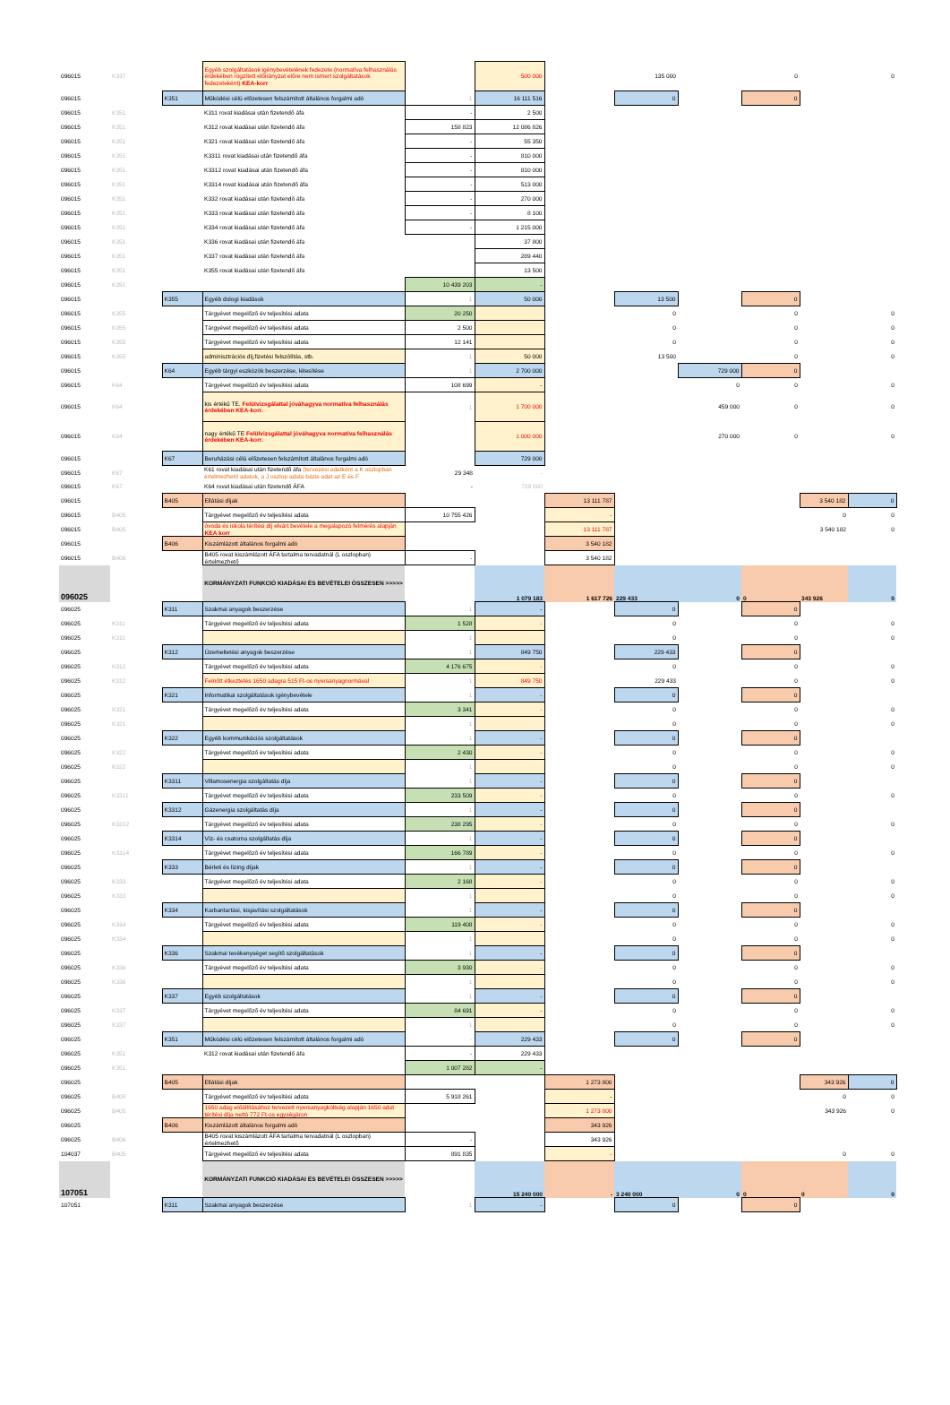| 096015 | K337 | | Egyéb szolgáltatások igénybevételének fedezete (normatíva felhasználás érdekében rögzített előirányzat előre nem ismert szolgáltatások fedezeteként) KEA-korr | | 500 000 | | 135 000 | | 0 | | 0 |
| 096015 | | K351 | Működési célú előzetesen felszámított általános forgalmi adó | 1 | 16 111 516 | | 0 | | 0 | | |
| 096015 | K351 | | K311 rovat kiadásai után fizetendő áfa | - | 2 500 | | | | | | |
| 096015 | K351 | | K312 rovat kiadásai után fizetendő áfa | 158 823 | 12 086 826 | | | | | | |
| 096015 | K351 | | K321 rovat kiadásai után fizetendő áfa | - | 55 350 | | | | | | |
| 096015 | K351 | | K3311 rovat kiadásai után fizetendő áfa | - | 810 000 | | | | | | |
| 096015 | K351 | | K3312 rovat kiadásai után fizetendő áfa | - | 810 000 | | | | | | |
| 096015 | K351 | | K3314 rovat kiadásai után fizetendő áfa | - | 513 000 | | | | | | |
| 096015 | K351 | | K332 rovat kiadásai után fizetendő áfa | - | 270 000 | | | | | | |
| 096015 | K351 | | K333 rovat kiadásai után fizetendő áfa | - | 8 100 | | | | | | |
| 096015 | K351 | | K334 rovat kiadásai után fizetendő áfa | - | 1 215 000 | | | | | | |
| 096015 | K351 | | K336 rovat kiadásai után fizetendő áfa | | 37 800 | | | | | | |
| 096015 | K351 | | K337 rovat kiadásai után fizetendő áfa | | 289 440 | | | | | | |
| 096015 | K351 | | K355 rovat kiadásai után fizetendő áfa | | 13 500 | | | | | | |
| 096015 | K351 | | | 10 439 203 | - | | | | | | |
| 096015 | | K355 | Egyéb dologi kiadások | 1 | 50 000 | | 13 500 | | 0 | | |
| 096015 | K355 | | Tárgyévet megelőző év teljesítési adata | 20 250 | | | 0 | | 0 | | 0 |
| 096015 | K355 | | Tárgyévet megelőző év teljesítési adata | 2 500 | | | 0 | | 0 | | 0 |
| 096015 | K355 | | Tárgyévet megelőző év teljesítési adata | 12 141 | | | 0 | | 0 | | 0 |
| 096015 | K355 | | adminisztrációs díj,fizetési felszólítás, stb. | 1 | 50 000 | | 13 500 | | 0 | | 0 |
| 096015 | | K64 | Egyéb tárgyi eszközök beszerzése, létesítése | 1 | 2 700 000 | | | 729 000 | 0 | | |
| 096015 | K64 | | Tárgyévet megelőző év teljesítési adata | 108 699 | - | | | 0 | 0 | | 0 |
| 096015 | K64 | | kis értékű TE. Felülvizsgálattal jóváhagyva normatíva felhasználás érdekében KEA-korr. | 1 | 1 700 000 | | | 459 000 | 0 | | 0 |
| 096015 | K64 | | nagy értékű TE Felülvizsgálattal jóváhagyva normatíva felhasználás érdekében KEA-korr. | | 1 000 000 | | | 270 000 | 0 | | 0 |
| 096015 | | K67 | Beruházási célú előzetesen felszámított általános forgalmi adó | | 729 000 | | | | | | |
| 096015 | K67 | | K61 rovat kiadásai után fizetendő áfa (tervezési adatként a K oszlopban értelmezhető adatok, a J oszlop adata bázis adat az E és F | 29 348 | - | | | | | | |
| 096015 | K67 | | K64 rovat kiadásai után fizetendő ÁFA | - | 729 000 | | | | | | |
| 096015 | | B405 | Ellátási díjak | | | 13 111 787 | | | | 3 540 182 | 0 |
| 096015 | B405 | | Tárgyévet megelőző év teljesítési adata | 10 755 426 | | - | | | | 0 | 0 |
| 096015 | B405 | | óvoda és iskola térítési díj elvárt bevétele a megalapozó felmérés alapján KEA korr | | | 13 111 787 | | | | 3 540 182 | 0 |
| 096015 | | B406 | Kiszámlázott általános forgalmi adó | | | 3 540 182 | | | | | |
| 096015 | B406 | | B405 rovat kiszámlázott ÁFA tartalma tervadatnál (L oszlopban) értelmezhető | - | | 3 540 182 | | | | | |
| 096025 | | | KORMÁNYZATI FUNKCIÓ KIADÁSAI ÉS BEVÉTELEI ÖSSZESEN >>>>> | | 1 079 183 | 1 617 726 | 229 433 | 0 | 0 | 343 926 | 0 |
| 096025 | | K311 | Szakmai anyagok beszerzése | 1 | - | | 0 | | 0 | | |
| 096025 | K311 | | Tárgyévet megelőző év teljesítési adata | 1 528 | - | | 0 | | 0 | | 0 |
| 096025 | K311 | | | 1 | | | 0 | | 0 | | 0 |
| 096025 | | K312 | Üzemeltetési anyagok beszerzése | 1 | 849 750 | | 229 433 | | 0 | | |
| 096025 | K312 | | Tárgyévet megelőző év teljesítési adata | 4 176 675 | - | | 0 | | 0 | | 0 |
| 096025 | K312 | | Felnőtt étkeztetés 1650 adagra 515 Ft-os nyersanyagnormával | 1 | 849 750 | | 229 433 | | 0 | | 0 |
| 096025 | | K321 | Informatikai szolgáltatások igénybevétele | 1 | - | | 0 | | 0 | | |
| 096025 | K321 | | Tárgyévet megelőző év teljesítési adata | 3 341 | - | | 0 | | 0 | | 0 |
| 096025 | K321 | | | 1 | | | 0 | | 0 | | 0 |
| 096025 | | K322 | Egyéb kommunikációs szolgáltatások | 1 | - | | 0 | | 0 | | |
| 096025 | K322 | | Tárgyévet megelőző év teljesítési adata | 2 430 | - | | 0 | | 0 | | 0 |
| 096025 | K322 | | | 1 | | | 0 | | 0 | | 0 |
| 096025 | | K3311 | Villamosenergia szolgáltatás díja | 1 | - | | 0 | | 0 | | |
| 096025 | K3311 | | Tárgyévet megelőző év teljesítési adata | 233 509 | - | | 0 | | 0 | | 0 |
| 096025 | | K3312 | Gázenergia szolgáltatás díja | 1 | - | | 0 | | 0 | | |
| 096025 | K3312 | | Tárgyévet megelőző év teljesítési adata | 238 295 | - | | 0 | | 0 | | 0 |
| 096025 | | K3314 | Víz- és csatorna szolgáltatás díja | 1 | - | | 0 | | 0 | | |
| 096025 | K3314 | | Tárgyévet megelőző év teljesítési adata | 166 789 | - | | 0 | | 0 | | 0 |
| 096025 | | K333 | Bérleti és lízing díjak | 1 | - | | 0 | | 0 | | |
| 096025 | K333 | | Tárgyévet megelőző év teljesítési adata | 2 168 | - | | 0 | | 0 | | 0 |
| 096025 | K333 | | | 1 | | | 0 | | 0 | | 0 |
| 096025 | | K334 | Karbantartási, kisjavítási szolgáltatások | 1 | - | | 0 | | 0 | | |
| 096025 | K334 | | Tárgyévet megelőző év teljesítési adata | 119 408 | - | | 0 | | 0 | | 0 |
| 096025 | K334 | | | 1 | | | 0 | | 0 | | 0 |
| 096025 | | K336 | Szakmai tevékenységet segítő szolgáltatások | 1 | - | | 0 | | 0 | | |
| 096025 | K336 | | Tárgyévet megelőző év teljesítési adata | 3 930 | - | | 0 | | 0 | | 0 |
| 096025 | K336 | | | 1 | | | 0 | | 0 | | 0 |
| 096025 | | K337 | Egyéb szolgáltatások | 1 | - | | 0 | | 0 | | |
| 096025 | K337 | | Tárgyévet megelőző év teljesítési adata | 84 691 | - | | 0 | | 0 | | 0 |
| 096025 | K337 | | | 1 | | | 0 | | 0 | | 0 |
| 096025 | | K351 | Működési célú előzetesen felszámított általános forgalmi adó | - | 229 433 | | 0 | | 0 | | |
| 096025 | K351 | | K312 rovat kiadásai után fizetendő áfa | - | 229 433 | | | | | | |
| 096025 | K351 | | | 1 007 282 | - | | | | | | |
| 096025 | | B405 | Ellátási díjak | | | 1 273 800 | | | | 343 926 | 0 |
| 096025 | B405 | | Tárgyévet megelőző év teljesítési adata | 5 918 261 | | - | | | | 0 | 0 |
| 096025 | B405 | | 1650 adag előállításához tervezett nyersanyagköltség alapján 1650 adat térítési díja nettó 772 Ft-os egységáron | | | 1 273 800 | | | | 343 926 | 0 |
| 096025 | | B406 | Kiszámlázott általános forgalmi adó | | | 343 926 | | | | | |
| 096025 | B406 | | B405 rovat kiszámlázott ÁFA tartalma tervadatnál (L oszlopban) értelmezhető | - | | 343 926 | | | | | |
| 104037 | B405 | | Tárgyévet megelőző év teljesítési adata | 891 835 | | - | | | | 0 | 0 |
| 107051 | | | KORMÁNYZATI FUNKCIÓ KIADÁSAI ÉS BEVÉTELEI ÖSSZESEN >>>>> | | 15 240 000 | - | 3 240 000 | 0 | 0 | 0 | 0 |
| 107051 | | K311 | Szakmai anyagok beszerzése | 1 | - | | 0 | | 0 | | |